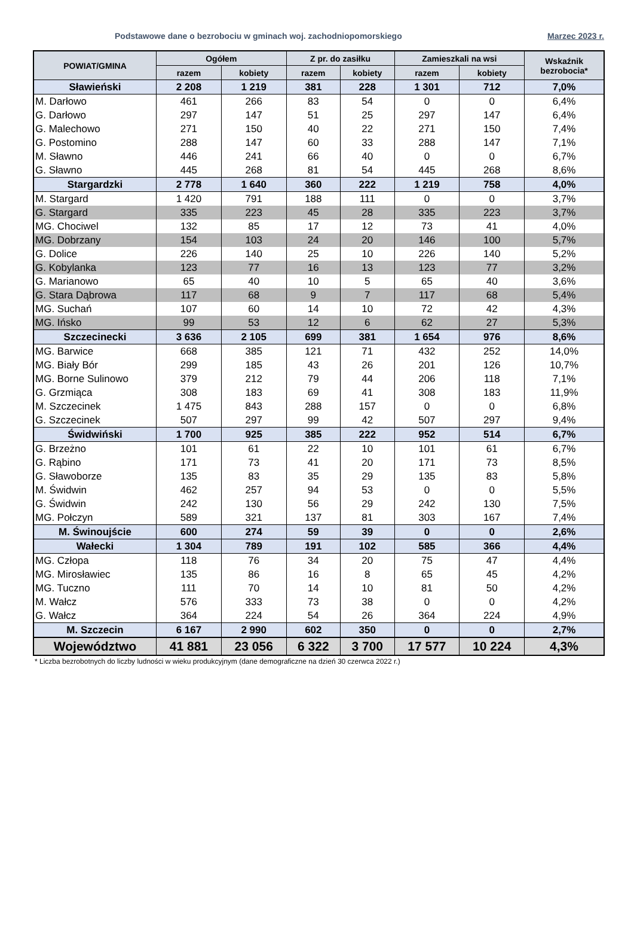Podstawowe dane o bezrobociu w gminach woj. zachodniopomorskiego Marzec 2023 r.
| POWIAT/GMINA | Ogółem | | Z pr. do zasiłku | | Zamieszkali na wsi | | Wskaźnik bezrobocia* |
| --- | --- | --- | --- | --- | --- | --- | --- |
| | razem | kobiety | razem | kobiety | razem | kobiety | |
| Sławieński | 2 208 | 1 219 | 381 | 228 | 1 301 | 712 | 7,0% |
| M. Darłowo | 461 | 266 | 83 | 54 | 0 | 0 | 6,4% |
| G. Darłowo | 297 | 147 | 51 | 25 | 297 | 147 | 6,4% |
| G. Malechowo | 271 | 150 | 40 | 22 | 271 | 150 | 7,4% |
| G. Postomino | 288 | 147 | 60 | 33 | 288 | 147 | 7,1% |
| M. Sławno | 446 | 241 | 66 | 40 | 0 | 0 | 6,7% |
| G. Sławno | 445 | 268 | 81 | 54 | 445 | 268 | 8,6% |
| Stargardzki | 2 778 | 1 640 | 360 | 222 | 1 219 | 758 | 4,0% |
| M. Stargard | 1 420 | 791 | 188 | 111 | 0 | 0 | 3,7% |
| G. Stargard | 335 | 223 | 45 | 28 | 335 | 223 | 3,7% |
| MG. Chociwel | 132 | 85 | 17 | 12 | 73 | 41 | 4,0% |
| MG. Dobrzany | 154 | 103 | 24 | 20 | 146 | 100 | 5,7% |
| G. Dolice | 226 | 140 | 25 | 10 | 226 | 140 | 5,2% |
| G. Kobylanka | 123 | 77 | 16 | 13 | 123 | 77 | 3,2% |
| G. Marianowo | 65 | 40 | 10 | 5 | 65 | 40 | 3,6% |
| G. Stara Dąbrowa | 117 | 68 | 9 | 7 | 117 | 68 | 5,4% |
| MG. Suchań | 107 | 60 | 14 | 10 | 72 | 42 | 4,3% |
| MG. Ińsko | 99 | 53 | 12 | 6 | 62 | 27 | 5,3% |
| Szczecinecki | 3 636 | 2 105 | 699 | 381 | 1 654 | 976 | 8,6% |
| MG. Barwice | 668 | 385 | 121 | 71 | 432 | 252 | 14,0% |
| MG. Biały Bór | 299 | 185 | 43 | 26 | 201 | 126 | 10,7% |
| MG. Borne Sulinowo | 379 | 212 | 79 | 44 | 206 | 118 | 7,1% |
| G. Grzmiąca | 308 | 183 | 69 | 41 | 308 | 183 | 11,9% |
| M. Szczecinek | 1 475 | 843 | 288 | 157 | 0 | 0 | 6,8% |
| G. Szczecinek | 507 | 297 | 99 | 42 | 507 | 297 | 9,4% |
| Świdwiński | 1 700 | 925 | 385 | 222 | 952 | 514 | 6,7% |
| G. Brzeżno | 101 | 61 | 22 | 10 | 101 | 61 | 6,7% |
| G. Rąbino | 171 | 73 | 41 | 20 | 171 | 73 | 8,5% |
| G. Sławoborze | 135 | 83 | 35 | 29 | 135 | 83 | 5,8% |
| M. Świdwin | 462 | 257 | 94 | 53 | 0 | 0 | 5,5% |
| G. Świdwin | 242 | 130 | 56 | 29 | 242 | 130 | 7,5% |
| MG. Połczyn | 589 | 321 | 137 | 81 | 303 | 167 | 7,4% |
| M. Świnoujście | 600 | 274 | 59 | 39 | 0 | 0 | 2,6% |
| Wałecki | 1 304 | 789 | 191 | 102 | 585 | 366 | 4,4% |
| MG. Człopa | 118 | 76 | 34 | 20 | 75 | 47 | 4,4% |
| MG. Mirosławiec | 135 | 86 | 16 | 8 | 65 | 45 | 4,2% |
| MG. Tuczno | 111 | 70 | 14 | 10 | 81 | 50 | 4,2% |
| M. Wałcz | 576 | 333 | 73 | 38 | 0 | 0 | 4,2% |
| G. Wałcz | 364 | 224 | 54 | 26 | 364 | 224 | 4,9% |
| M. Szczecin | 6 167 | 2 990 | 602 | 350 | 0 | 0 | 2,7% |
| Województwo | 41 881 | 23 056 | 6 322 | 3 700 | 17 577 | 10 224 | 4,3% |
* Liczba bezrobotnych do liczby ludności w wieku produkcyjnym (dane demograficzne na dzień 30 czerwca 2022 r.)